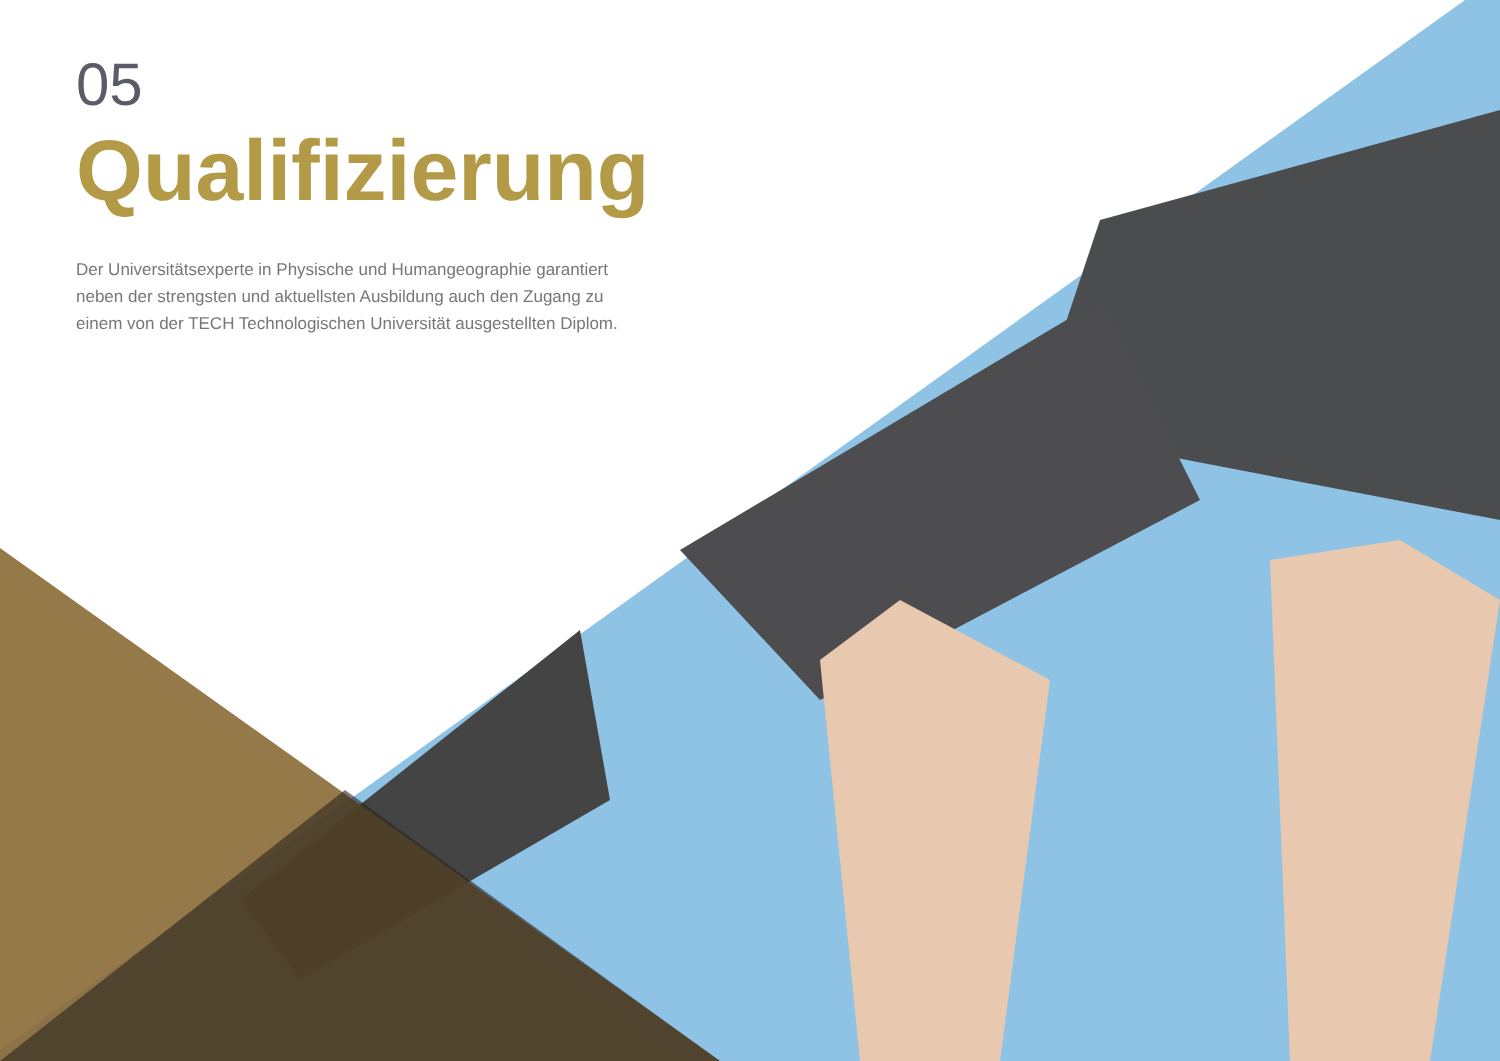05
Qualifizierung
Der Universitätsexperte in Physische und Humangeographie garantiert neben der strengsten und aktuellsten Ausbildung auch den Zugang zu einem von der TECH Technologischen Universität ausgestellten Diplom.